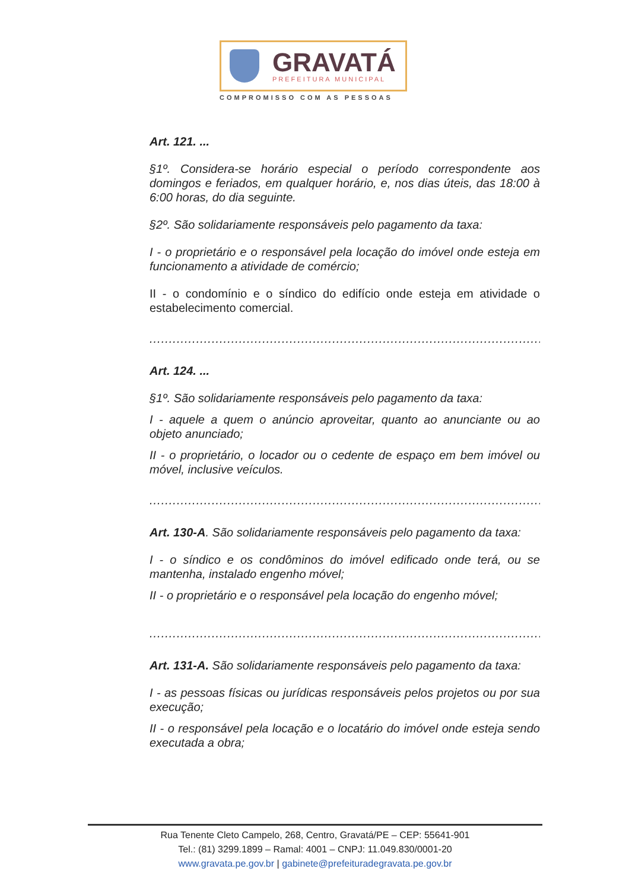GRAVATÁ
PREFEITURA MUNICIPAL
COMPROMISSO COM AS PESSOAS
Art. 121. ...
§1º. Considera-se horário especial o período correspondente aos domingos e feriados, em qualquer horário, e, nos dias úteis, das 18:00 à 6:00 horas, do dia seguinte.
§2º. São solidariamente responsáveis pelo pagamento da taxa:
I - o proprietário e o responsável pela locação do imóvel onde esteja em funcionamento a atividade de comércio;
II - o condomínio e o síndico do edifício onde esteja em atividade o estabelecimento comercial.
.........................................................................................................................
Art. 124. ...
§1º. São solidariamente responsáveis pelo pagamento da taxa:
I - aquele a quem o anúncio aproveitar, quanto ao anunciante ou ao objeto anunciado;
II - o proprietário, o locador ou o cedente de espaço em bem imóvel ou móvel, inclusive veículos.
.........................................................................................................................
Art. 130-A. São solidariamente responsáveis pelo pagamento da taxa:
I - o síndico e os condôminos do imóvel edificado onde terá, ou se mantenha, instalado engenho móvel;
II - o proprietário e o responsável pela locação do engenho móvel;
.........................................................................................................................
Art. 131-A. São solidariamente responsáveis pelo pagamento da taxa:
I - as pessoas físicas ou jurídicas responsáveis pelos projetos ou por sua execução;
II - o responsável pela locação e o locatário do imóvel onde esteja sendo executada a obra;
Rua Tenente Cleto Campelo, 268, Centro, Gravatá/PE – CEP: 55641-901
Tel.: (81) 3299.1899 – Ramal: 4001 – CNPJ: 11.049.830/0001-20
www.gravata.pe.gov.br | gabinete@prefeituradegravata.pe.gov.br